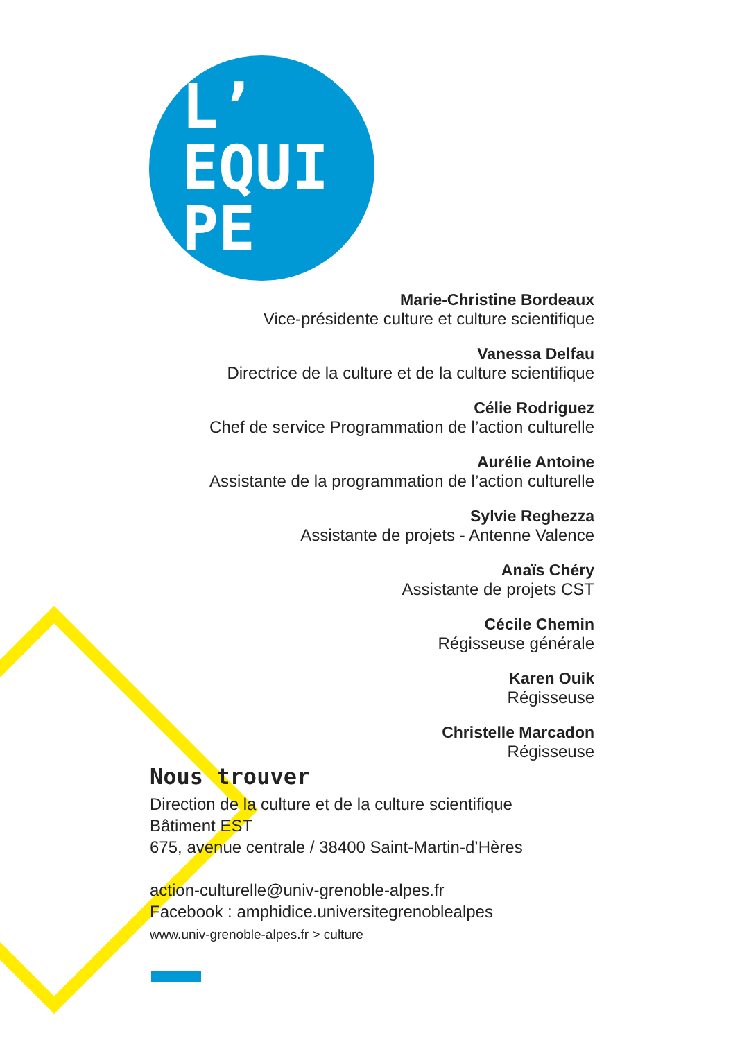L’
EQUI
PE
Marie-Christine Bordeaux
Vice-présidente culture et culture scientifique
Vanessa Delfau
Directrice de la culture et de la culture scientifique
Célie Rodriguez
Chef de service Programmation de l’action culturelle
Aurélie Antoine
Assistante de la programmation de l’action culturelle
Sylvie Reghezza
Assistante de projets - Antenne Valence
Anaïs Chéry
Assistante de projets CST
Cécile Chemin
Régisseuse générale
Karen Ouik
Régisseuse
Christelle Marcadon
Régisseuse
Nous trouver
Direction de la culture et de la culture scientifique
Bâtiment EST
675, avenue centrale / 38400 Saint-Martin-d’Hères
action-culturelle@univ-grenoble-alpes.fr
Facebook : amphidice.universitegrenoblealpes
www.univ-grenoble-alpes.fr > culture